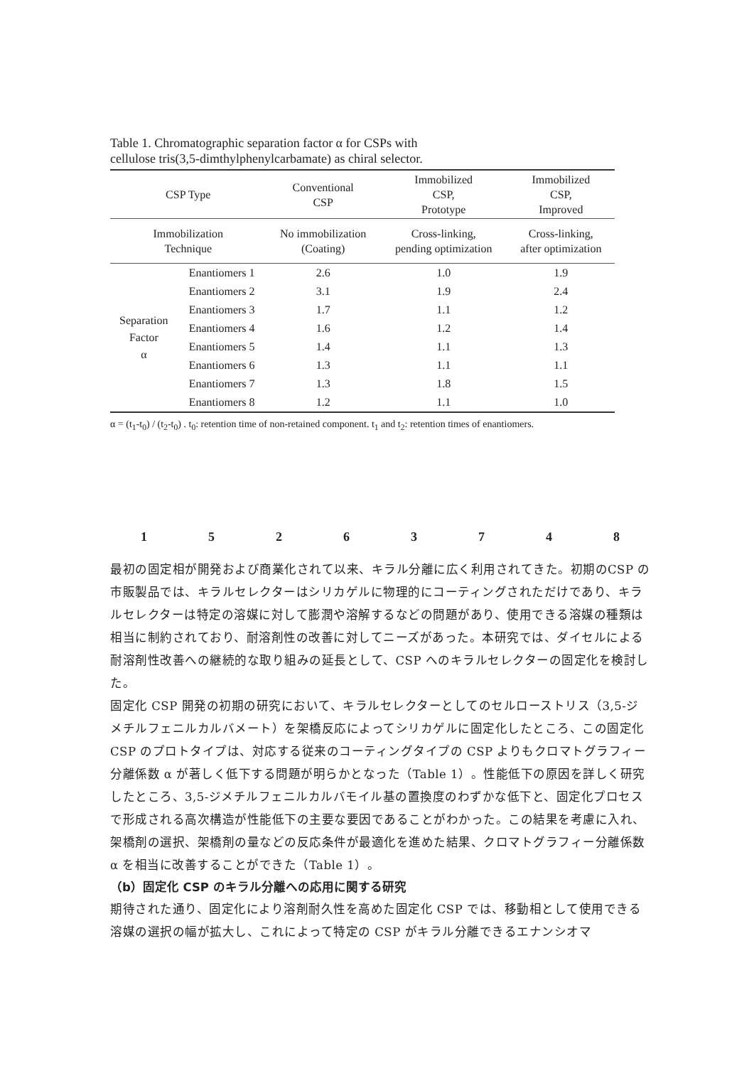Table 1. Chromatographic separation factor α for CSPs with
cellulose tris(3,5-dimthylphenylcarbamate) as chiral selector.
| CSP Type | | Conventional CSP | Immobilized CSP, Prototype | Immobilized CSP, Improved |
| --- | --- | --- | --- | --- |
| Immobilization Technique | | No immobilization (Coating) | Cross-linking, pending optimization | Cross-linking, after optimization |
| Separation Factor α | Enantiomers 1 | 2.6 | 1.0 | 1.9 |
| | Enantiomers 2 | 3.1 | 1.9 | 2.4 |
| | Enantiomers 3 | 1.7 | 1.1 | 1.2 |
| | Enantiomers 4 | 1.6 | 1.2 | 1.4 |
| | Enantiomers 5 | 1.4 | 1.1 | 1.3 |
| | Enantiomers 6 | 1.3 | 1.1 | 1.1 |
| | Enantiomers 7 | 1.3 | 1.8 | 1.5 |
| | Enantiomers 8 | 1.2 | 1.1 | 1.0 |
α = (t<sub>1</sub>-t<sub>0</sub>) / (t<sub>2</sub>-t<sub>0</sub>) . t<sub>0</sub>: retention time of non-retained component. t<sub>1</sub> and t<sub>2</sub>: retention times of enantiomers.
1 5 2 6 3 7 4 8
最初の固定相が開発および商業化されて以来、キラル分離に広く利用されてきた。初期のCSP の市販製品では、キラルセレクターはシリカゲルに物理的にコーティングされただけであり、キラルセレクターは特定の溶媒に対して膨潤や溶解するなどの問題があり、使用できる溶媒の種類は相当に制約されており、耐溶剤性の改善に対してニーズがあった。本研究では、ダイセルによる耐溶剤性改善への継続的な取り組みの延長として、CSP へのキラルセレクターの固定化を検討した。
固定化 CSP 開発の初期の研究において、キラルセレクターとしてのセルローストリス（3,5-ジメチルフェニルカルバメート）を架橋反応によってシリカゲルに固定化したところ、この固定化 CSP のプロトタイプは、対応する従来のコーティングタイプの CSP よりもクロマトグラフィー分離係数 α が著しく低下する問題が明らかとなった（Table 1）。性能低下の原因を詳しく研究したところ、3,5-ジメチルフェニルカルバモイル基の置換度のわずかな低下と、固定化プロセスで形成される高次構造が性能低下の主要な要因であることがわかった。この結果を考慮に入れ、架橋剤の選択、架橋剤の量などの反応条件が最適化を進めた結果、クロマトグラフィー分離係数 α を相当に改善することができた（Table 1）。
（b）固定化 CSP のキラル分離への応用に関する研究
期待された通り、固定化により溶剤耐久性を高めた固定化 CSP では、移動相として使用できる溶媒の選択の幅が拡大し、これによって特定の CSP がキラル分離できるエナンシオマ